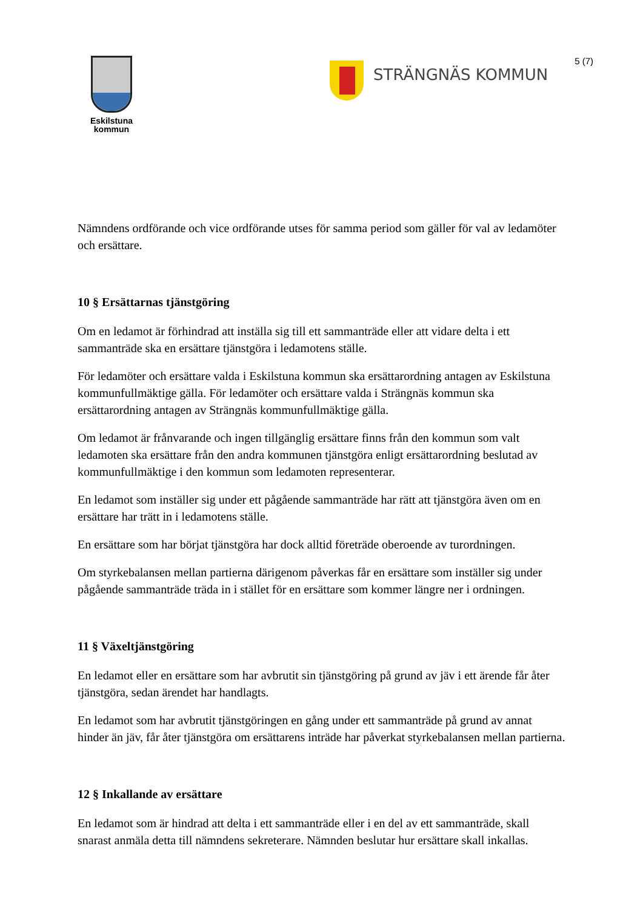Eskilstuna
kommun
STRÄNGNÄS KOMMUN
5 (7)
Nämndens ordförande och vice ordförande utses för samma period som gäller för val av ledamöter och ersättare.
10 § Ersättarnas tjänstgöring
Om en ledamot är förhindrad att inställa sig till ett sammanträde eller att vidare delta i ett sammanträde ska en ersättare tjänstgöra i ledamotens ställe.
För ledamöter och ersättare valda i Eskilstuna kommun ska ersättarordning antagen av Eskilstuna kommunfullmäktige gälla. För ledamöter och ersättare valda i Strängnäs kommun ska ersättarordning antagen av Strängnäs kommunfullmäktige gälla.
Om ledamot är frånvarande och ingen tillgänglig ersättare finns från den kommun som valt ledamoten ska ersättare från den andra kommunen tjänstgöra enligt ersättarordning beslutad av kommunfullmäktige i den kommun som ledamoten representerar.
En ledamot som inställer sig under ett pågående sammanträde har rätt att tjänstgöra även om en ersättare har trätt in i ledamotens ställe.
En ersättare som har börjat tjänstgöra har dock alltid företräde oberoende av turordningen.
Om styrkebalansen mellan partierna därigenom påverkas får en ersättare som inställer sig under pågående sammanträde träda in i stället för en ersättare som kommer längre ner i ordningen.
11 § Växeltjänstgöring
En ledamot eller en ersättare som har avbrutit sin tjänstgöring på grund av jäv i ett ärende får åter tjänstgöra, sedan ärendet har handlagts.
En ledamot som har avbrutit tjänstgöringen en gång under ett sammanträde på grund av annat hinder än jäv, får åter tjänstgöra om ersättarens inträde har påverkat styrkebalansen mellan partierna.
12 § Inkallande av ersättare
En ledamot som är hindrad att delta i ett sammanträde eller i en del av ett sammanträde, skall snarast anmäla detta till nämndens sekreterare. Nämnden beslutar hur ersättare skall inkallas.